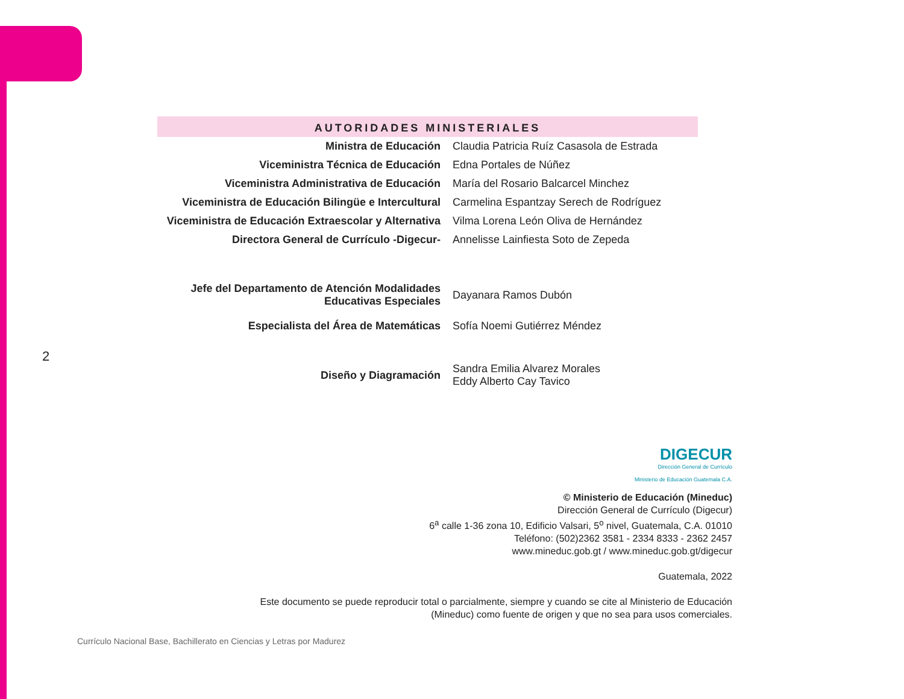2
AUTORIDADES MINISTERIALES
| Ministra de Educación | Claudia Patricia Ruíz Casasola de Estrada |
| Viceministra Técnica de Educación | Edna Portales de Núñez |
| Viceministra Administrativa de Educación | María del Rosario Balcarcel Minchez |
| Viceministra de Educación Bilingüe e Intercultural | Carmelina Espantzay Serech de Rodríguez |
| Viceministra de Educación Extraescolar y Alternativa | Vilma Lorena León Oliva de Hernández |
| Directora General de Currículo -Digecur- | Annelisse Lainfiesta Soto de Zepeda |
| Jefe del Departamento de Atención Modalidades Educativas Especiales | Dayanara Ramos Dubón |
| Especialista del Área de Matemáticas | Sofía Noemi Gutiérrez Méndez |
| Diseño y Diagramación | Sandra Emilia Alvarez Morales Eddy Alberto Cay Tavico |
DIGECUR
Dirección General de Currículo
Ministerio de Educación Guatemala C.A.
© Ministerio de Educación (Mineduc)
Dirección General de Currículo (Digecur)
6<sup>a</sup> calle 1-36 zona 10, Edificio Valsari, 5<sup>o</sup> nivel, Guatemala, C.A. 01010
Teléfono: (502)2362 3581 - 2334 8333 - 2362 2457
www.mineduc.gob.gt / www.mineduc.gob.gt/digecur
Guatemala, 2022
Este documento se puede reproducir total o parcialmente, siempre y cuando se cite al Ministerio de Educación
(Mineduc) como fuente de origen y que no sea para usos comerciales.
Currículo Nacional Base, Bachillerato en Ciencias y Letras por Madurez